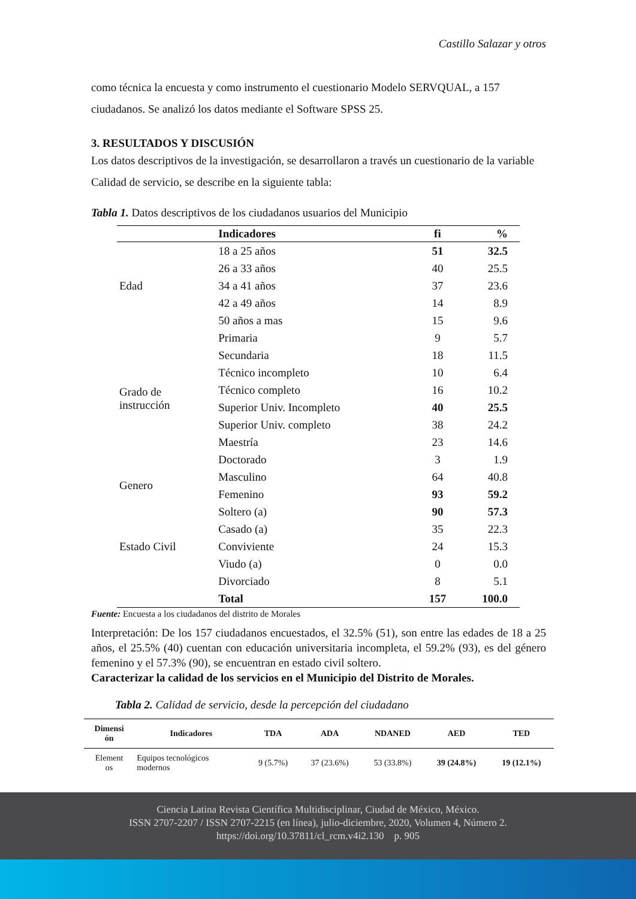Castillo Salazar y otros
como técnica la encuesta y como instrumento el cuestionario Modelo SERVQUAL, a 157 ciudadanos. Se analizó los datos mediante el Software SPSS 25.
3. RESULTADOS Y DISCUSIÓN
Los datos descriptivos de la investigación, se desarrollaron a través un cuestionario de la variable Calidad de servicio, se describe en la siguiente tabla:
Tabla 1. Datos descriptivos de los ciudadanos usuarios del Municipio
| | Indicadores | fi | % |
| --- | --- | --- | --- |
| Edad | 18 a 25 años | 51 | 32.5 |
| | 26 a 33 años | 40 | 25.5 |
| | 34 a 41 años | 37 | 23.6 |
| | 42 a 49 años | 14 | 8.9 |
| | 50 años a mas | 15 | 9.6 |
| Grado de instrucción | Primaria | 9 | 5.7 |
| | Secundaria | 18 | 11.5 |
| | Técnico incompleto | 10 | 6.4 |
| | Técnico completo | 16 | 10.2 |
| | Superior Univ. Incompleto | 40 | 25.5 |
| | Superior Univ. completo | 38 | 24.2 |
| | Maestría | 23 | 14.6 |
| | Doctorado | 3 | 1.9 |
| Genero | Masculino | 64 | 40.8 |
| | Femenino | 93 | 59.2 |
| Estado Civil | Soltero (a) | 90 | 57.3 |
| | Casado (a) | 35 | 22.3 |
| | Conviviente | 24 | 15.3 |
| | Viudo (a) | 0 | 0.0 |
| | Divorciado | 8 | 5.1 |
| | Total | 157 | 100.0 |
Fuente: Encuesta a los ciudadanos del distrito de Morales
Interpretación: De los 157 ciudadanos encuestados, el 32.5% (51), son entre las edades de 18 a 25 años, el 25.5% (40) cuentan con educación universitaria incompleta, el 59.2% (93), es del género femenino y el 57.3% (90), se encuentran en estado civil soltero.
Caracterizar la calidad de los servicios en el Municipio del Distrito de Morales.
Tabla 2. Calidad de servicio, desde la percepción del ciudadano
| Dimensi ón | Indicadores | TDA | ADA | NDANED | AED | TED |
| --- | --- | --- | --- | --- | --- | --- |
| Element os | Equipos tecnológicos modernos | 9 (5.7%) | 37 (23.6%) | 53 (33.8%) | 39 (24.8%) | 19 (12.1%) |
Ciencia Latina Revista Científica Multidisciplinar, Ciudad de México, México.
ISSN 2707-2207 / ISSN 2707-2215 (en línea), julio-diciembre, 2020, Volumen 4, Número 2.
https://doi.org/10.37811/cl_rcm.v4i2.130 p. 905